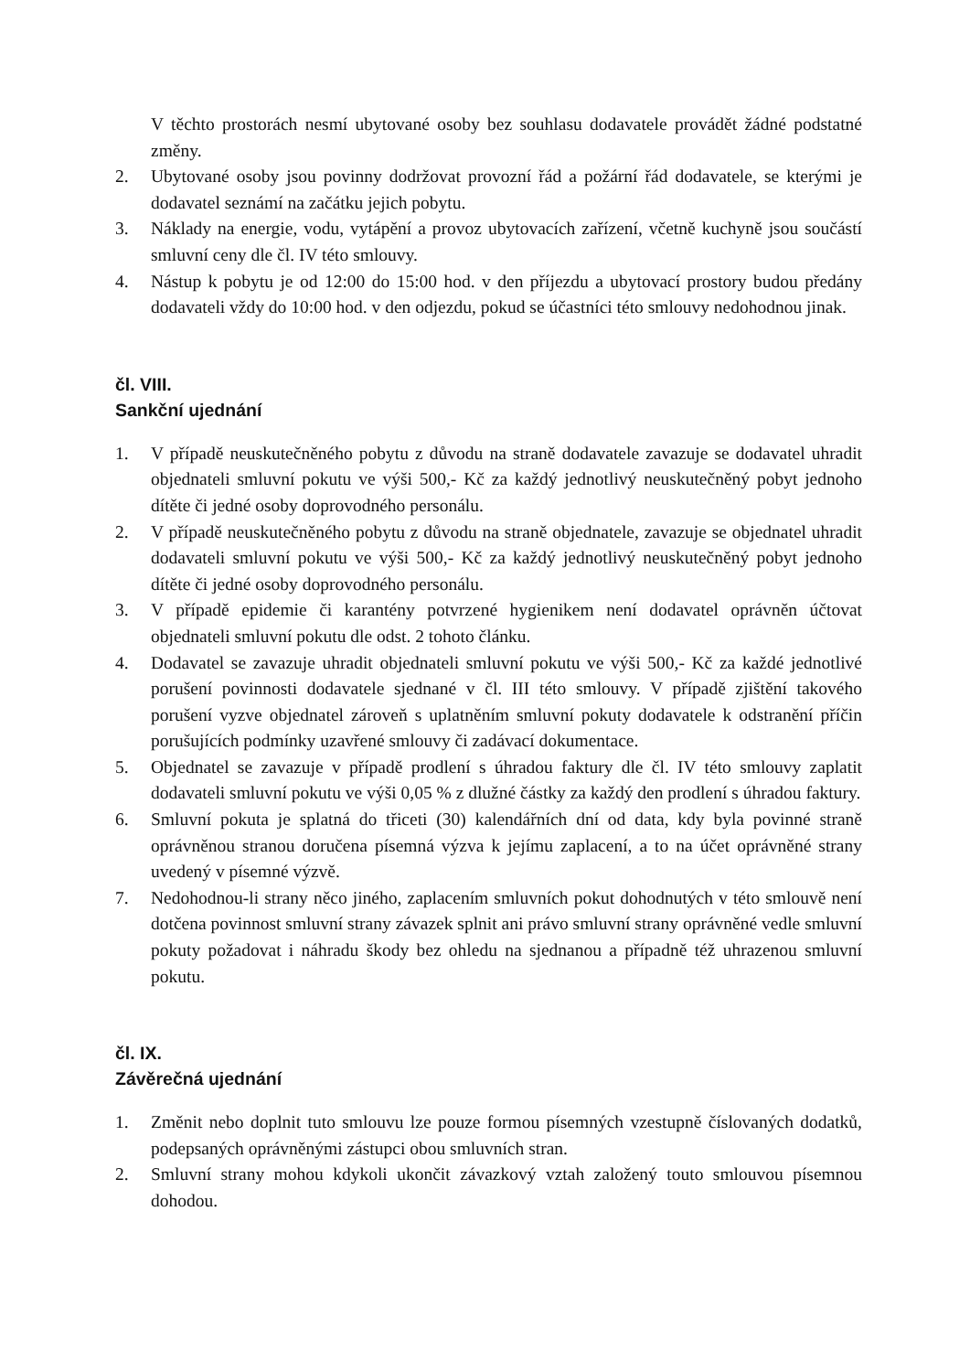V těchto prostorách nesmí ubytované osoby bez souhlasu dodavatele provádět žádné podstatné změny.
2. Ubytované osoby jsou povinny dodržovat provozní řád a požární řád dodavatele, se kterými je dodavatel seznámí na začátku jejich pobytu.
3. Náklady na energie, vodu, vytápění a provoz ubytovacích zařízení, včetně kuchyně jsou součástí smluvní ceny dle čl. IV této smlouvy.
4. Nástup k pobytu je od 12:00 do 15:00 hod. v den příjezdu a ubytovací prostory budou předány dodavateli vždy do 10:00 hod. v den odjezdu, pokud se účastníci této smlouvy nedohodnou jinak.
čl. VIII.
Sankční ujednání
1. V případě neuskutečněného pobytu z důvodu na straně dodavatele zavazuje se dodavatel uhradit objednateli smluvní pokutu ve výši 500,- Kč za každý jednotlivý neuskutečněný pobyt jednoho dítěte či jedné osoby doprovodného personálu.
2. V případě neuskutečněného pobytu z důvodu na straně objednatele, zavazuje se objednatel uhradit dodavateli smluvní pokutu ve výši 500,- Kč za každý jednotlivý neuskutečněný pobyt jednoho dítěte či jedné osoby doprovodného personálu.
3. V případě epidemie či karantény potvrzené hygienikem není dodavatel oprávněn účtovat objednateli smluvní pokutu dle odst. 2 tohoto článku.
4. Dodavatel se zavazuje uhradit objednateli smluvní pokutu ve výši 500,- Kč za každé jednotlivé porušení povinnosti dodavatele sjednané v čl. III této smlouvy. V případě zjištění takového porušení vyzve objednatel zároveň s uplatněním smluvní pokuty dodavatele k odstranění příčin porušujících podmínky uzavřené smlouvy či zadávací dokumentace.
5. Objednatel se zavazuje v případě prodlení s úhradou faktury dle čl. IV této smlouvy zaplatit dodavateli smluvní pokutu ve výši 0,05 % z dlužné částky za každý den prodlení s úhradou faktury.
6. Smluvní pokuta je splatná do třiceti (30) kalendářních dní od data, kdy byla povinné straně oprávněnou stranou doručena písemná výzva k jejímu zaplacení, a to na účet oprávněné strany uvedený v písemné výzvě.
7. Nedohodnou-li strany něco jiného, zaplacením smluvních pokut dohodnutých v této smlouvě není dotčena povinnost smluvní strany závazek splnit ani právo smluvní strany oprávněné vedle smluvní pokuty požadovat i náhradu škody bez ohledu na sjednanou a případně též uhrazenou smluvní pokutu.
čl. IX.
Závěrečná ujednání
1. Změnit nebo doplnit tuto smlouvu lze pouze formou písemných vzestupně číslovaných dodatků, podepsaných oprávněnými zástupci obou smluvních stran.
2. Smluvní strany mohou kdykoli ukončit závazkový vztah založený touto smlouvou písemnou dohodou.